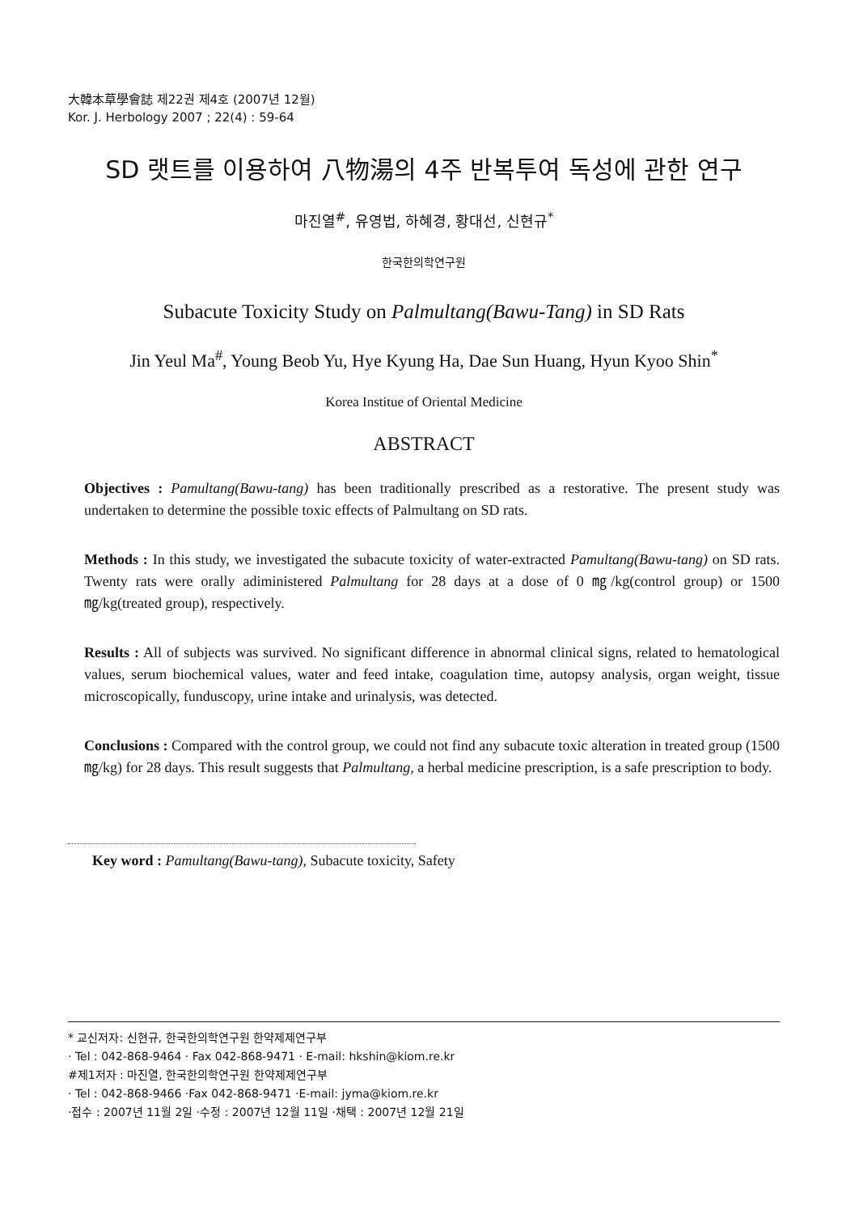大韓本草學會誌 제22권 제4호 (2007년 12월)
Kor. J. Herbology 2007 ; 22(4) : 59-64
SD 랫트를 이용하여 八物湯의 4주 반복투여 독성에 관한 연구
마진열<sup>#</sup>, 유영법, 하혜경, 황대선, 신현규<sup>*</sup>
한국한의학연구원
Subacute Toxicity Study on Palmultang(Bawu-Tang) in SD Rats
Jin Yeul Ma<sup>#</sup>, Young Beob Yu, Hye Kyung Ha, Dae Sun Huang, Hyun Kyoo Shin<sup>*</sup>
Korea Institue of Oriental Medicine
ABSTRACT
Objectives : Pamultang(Bawu-tang) has been traditionally prescribed as a restorative. The present study was undertaken to determine the possible toxic effects of Palmultang on SD rats.
Methods : In this study, we investigated the subacute toxicity of water-extracted Pamultang(Bawu-tang) on SD rats. Twenty rats were orally adiministered Palmultang for 28 days at a dose of 0 ㎎/kg(control group) or 1500 ㎎/kg(treated group), respectively.
Results : All of subjects was survived. No significant difference in abnormal clinical signs, related to hematological values, serum biochemical values, water and feed intake, coagulation time, autopsy analysis, organ weight, tissue microscopically, funduscopy, urine intake and urinalysis, was detected.
Conclusions : Compared with the control group, we could not find any subacute toxic alteration in treated group (1500 ㎎/kg) for 28 days. This result suggests that Palmultang, a herbal medicine prescription, is a safe prescription to body.
Key word : Pamultang(Bawu-tang), Subacute toxicity, Safety
* 교신저자: 신현규, 한국한의학연구원 한약제제연구부
· Tel : 042-868-9464 · Fax 042-868-9471 · E-mail: hkshin@kiom.re.kr
#제1저자 : 마진열, 한국한의학연구원 한약제제연구부
· Tel : 042-868-9466 ·Fax 042-868-9471 ·E-mail: jyma@kiom.re.kr
·접수 : 2007년 11월 2일 ·수정 : 2007년 12월 11일 ·채택 : 2007년 12월 21일